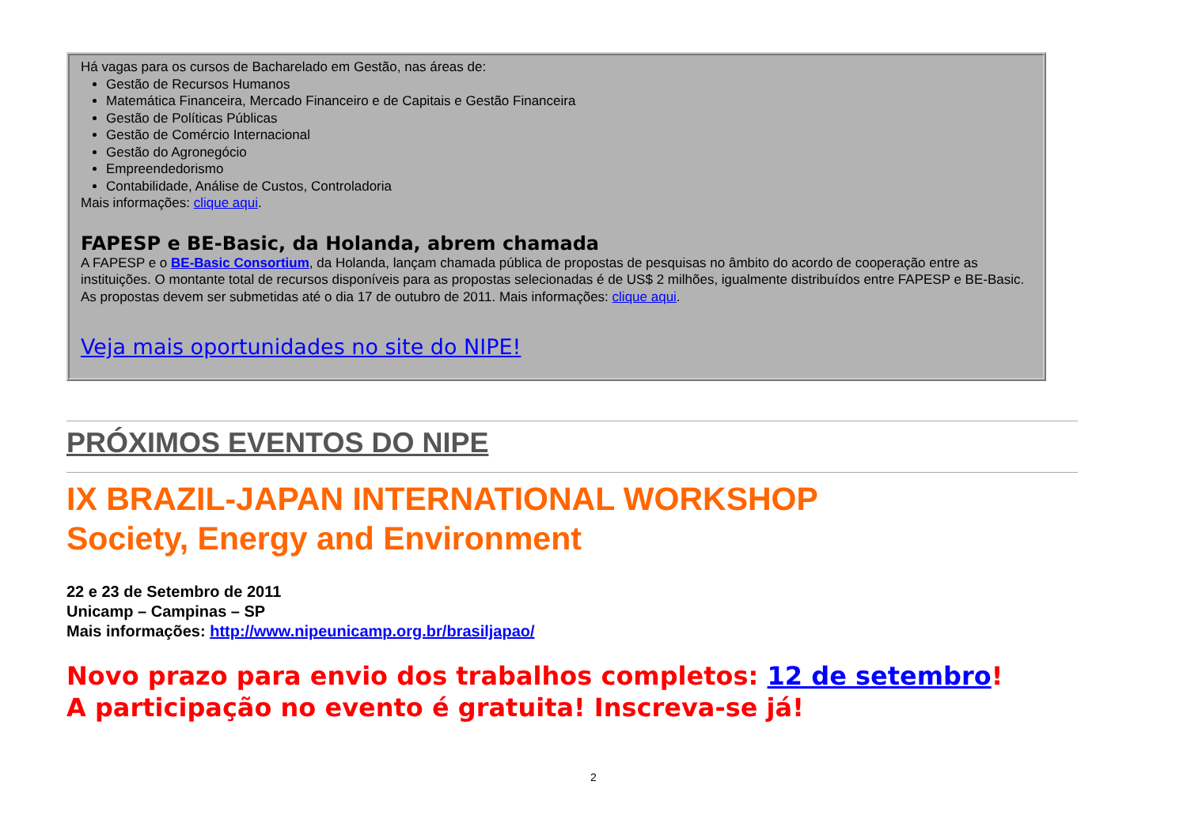Há vagas para os cursos de Bacharelado em Gestão, nas áreas de:
Gestão de Recursos Humanos
Matemática Financeira, Mercado Financeiro e de Capitais e Gestão Financeira
Gestão de Políticas Públicas
Gestão de Comércio Internacional
Gestão do Agronegócio
Empreendedorismo
Contabilidade, Análise de Custos, Controladoria
Mais informações: clique aqui.
FAPESP e BE-Basic, da Holanda, abrem chamada
A FAPESP e o BE-Basic Consortium, da Holanda, lançam chamada pública de propostas de pesquisas no âmbito do acordo de cooperação entre as instituições. O montante total de recursos disponíveis para as propostas selecionadas é de US$ 2 milhões, igualmente distribuídos entre FAPESP e BE-Basic. As propostas devem ser submetidas até o dia 17 de outubro de 2011. Mais informações: clique aqui.
Veja mais oportunidades no site do NIPE!
PRÓXIMOS EVENTOS DO NIPE
IX BRAZIL-JAPAN INTERNATIONAL WORKSHOP
Society, Energy and Environment
22 e 23 de Setembro de 2011
Unicamp – Campinas – SP
Mais informações: http://www.nipeunicamp.org.br/brasiljapao/
Novo prazo para envio dos trabalhos completos: 12 de setembro!
A participação no evento é gratuita! Inscreva-se já!
2